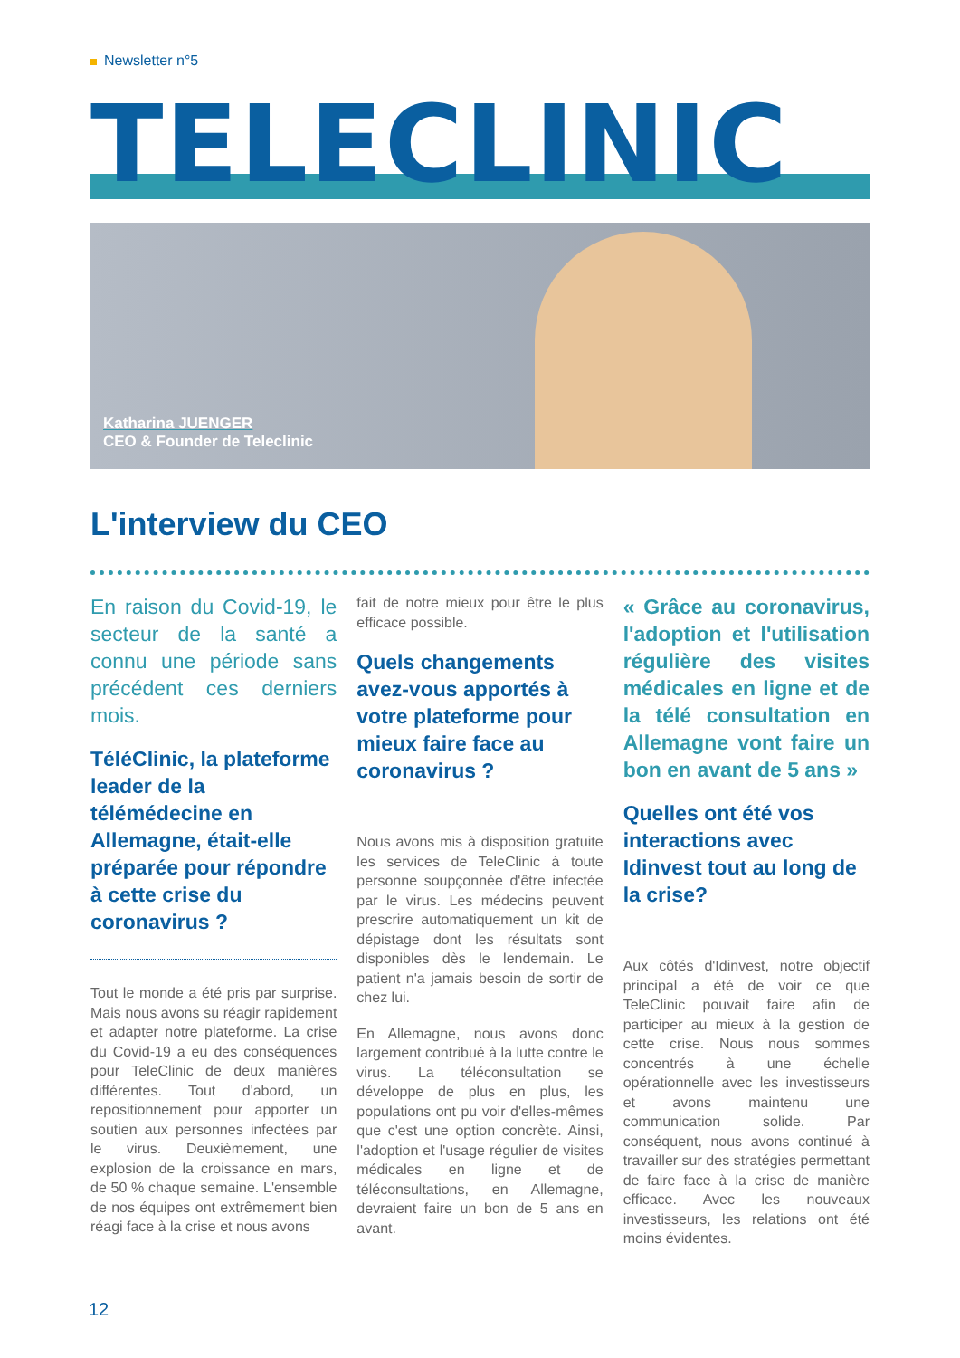Newsletter n°5
TELECLINIC
Katharina JUENGER
CEO & Founder de Teleclinic
L'interview du CEO
En raison du Covid-19, le secteur de la santé a connu une période sans précédent ces derniers mois.
TéléClinic, la plateforme leader de la télémédecine en Allemagne, était-elle préparée pour répondre à cette crise du coronavirus ?
Tout le monde a été pris par surprise. Mais nous avons su réagir rapidement et adapter notre plateforme. La crise du Covid-19 a eu des conséquences pour TeleClinic de deux manières différentes. Tout d'abord, un repositionnement pour apporter un soutien aux personnes infectées par le virus. Deuxièmement, une explosion de la croissance en mars, de 50 % chaque semaine. L'ensemble de nos équipes ont extrêmement bien réagi face à la crise et nous avons
fait de notre mieux pour être le plus efficace possible.
Quels changements avez-vous apportés à votre plateforme pour mieux faire face au coronavirus ?
Nous avons mis à disposition gratuite les services de TeleClinic à toute personne soupçonnée d'être infectée par le virus. Les médecins peuvent prescrire automatiquement un kit de dépistage dont les résultats sont disponibles dès le lendemain. Le patient n'a jamais besoin de sortir de chez lui.
En Allemagne, nous avons donc largement contribué à la lutte contre le virus. La téléconsultation se développe de plus en plus, les populations ont pu voir d'elles-mêmes que c'est une option concrète. Ainsi, l'adoption et l'usage régulier de visites médicales en ligne et de téléconsultations, en Allemagne, devraient faire un bon de 5 ans en avant.
« Grâce au coronavirus, l'adoption et l'utilisation régulière des visites médicales en ligne et de la télé consultation en Allemagne vont faire un bon en avant de 5 ans »
Quelles ont été vos interactions avec Idinvest tout au long de la crise?
Aux côtés d'Idinvest, notre objectif principal a été de voir ce que TeleClinic pouvait faire afin de participer au mieux à la gestion de cette crise. Nous nous sommes concentrés à une échelle opérationnelle avec les investisseurs et avons maintenu une communication solide. Par conséquent, nous avons continué à travailler sur des stratégies permettant de faire face à la crise de manière efficace. Avec les nouveaux investisseurs, les relations ont été moins évidentes.
12